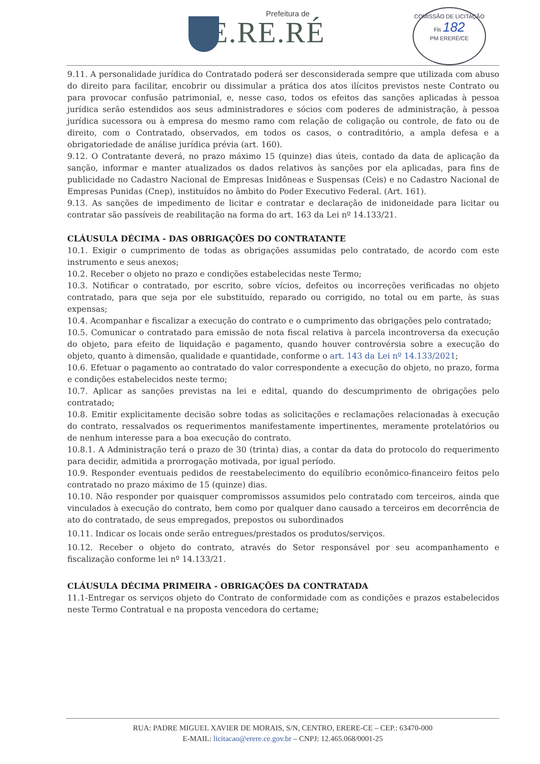Prefeitura de
E.RE.RÉ
COMISSÃO DE LICITAÇÃO
Fls 182
PM ERERÉ/CE
9.11. A personalidade jurídica do Contratado poderá ser desconsiderada sempre que utilizada com abuso do direito para facilitar, encobrir ou dissimular a prática dos atos ilícitos previstos neste Contrato ou para provocar confusão patrimonial, e, nesse caso, todos os efeitos das sanções aplicadas à pessoa jurídica serão estendidos aos seus administradores e sócios com poderes de administração, à pessoa jurídica sucessora ou à empresa do mesmo ramo com relação de coligação ou controle, de fato ou de direito, com o Contratado, observados, em todos os casos, o contraditório, a ampla defesa e a obrigatoriedade de análise jurídica prévia (art. 160).
9.12. O Contratante deverá, no prazo máximo 15 (quinze) dias úteis, contado da data de aplicação da sanção, informar e manter atualizados os dados relativos às sanções por ela aplicadas, para fins de publicidade no Cadastro Nacional de Empresas Inidôneas e Suspensas (Ceis) e no Cadastro Nacional de Empresas Punidas (Cnep), instituídos no âmbito do Poder Executivo Federal. (Art. 161).
9.13. As sanções de impedimento de licitar e contratar e declaração de inidoneidade para licitar ou contratar são passíveis de reabilitação na forma do art. 163 da Lei nº 14.133/21.
CLÁUSULA DÉCIMA - DAS OBRIGAÇÕES DO CONTRATANTE
10.1. Exigir o cumprimento de todas as obrigações assumidas pelo contratado, de acordo com este instrumento e seus anexos;
10.2. Receber o objeto no prazo e condições estabelecidas neste Termo;
10.3. Notificar o contratado, por escrito, sobre vícios, defeitos ou incorreções verificadas no objeto contratado, para que seja por ele substituído, reparado ou corrigido, no total ou em parte, às suas expensas;
10.4. Acompanhar e fiscalizar a execução do contrato e o cumprimento das obrigações pelo contratado;
10.5. Comunicar o contratado para emissão de nota fiscal relativa à parcela incontroversa da execução do objeto, para efeito de liquidação e pagamento, quando houver controvérsia sobre a execução do objeto, quanto à dimensão, qualidade e quantidade, conforme o art. 143 da Lei nº 14.133/2021;
10.6. Efetuar o pagamento ao contratado do valor correspondente a execução do objeto, no prazo, forma e condições estabelecidos neste termo;
10.7. Aplicar as sanções previstas na lei e edital, quando do descumprimento de obrigações pelo contratado;
10.8. Emitir explicitamente decisão sobre todas as solicitações e reclamações relacionadas à execução do contrato, ressalvados os requerimentos manifestamente impertinentes, meramente protelatórios ou de nenhum interesse para a boa execução do contrato.
10.8.1. A Administração terá o prazo de 30 (trinta) dias, a contar da data do protocolo do requerimento para decidir, admitida a prorrogação motivada, por igual período.
10.9. Responder eventuais pedidos de reestabelecimento do equilíbrio econômico-financeiro feitos pelo contratado no prazo máximo de 15 (quinze) dias.
10.10. Não responder por quaisquer compromissos assumidos pelo contratado com terceiros, ainda que vinculados à execução do contrato, bem como por qualquer dano causado a terceiros em decorrência de ato do contratado, de seus empregados, prepostos ou subordinados
10.11. Indicar os locais onde serão entregues/prestados os produtos/serviços.
10.12. Receber o objeto do contrato, através do Setor responsável por seu acompanhamento e fiscalização conforme lei nº 14.133/21.
CLÁUSULA DÉCIMA PRIMEIRA - OBRIGAÇÕES DA CONTRATADA
11.1-Entregar os serviços objeto do Contrato de conformidade com as condições e prazos estabelecidos neste Termo Contratual e na proposta vencedora do certame;
RUA: PADRE MIGUEL XAVIER DE MORAIS, S/N, CENTRO, ERERE-CE – CEP.: 63470-000
E-MAIL: licitacao@erere.ce.gov.br – CNPJ: 12.465.068/0001-25